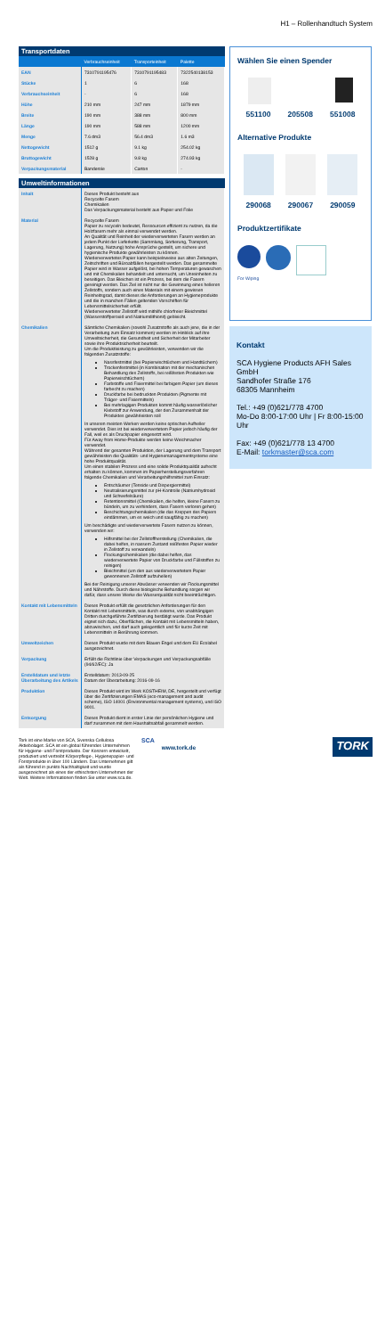H1 – Rollenhandtuch System
Transportdaten
| | Verbrauchseinheit | Transporteinheit | Palette |
| --- | --- | --- | --- |
| EAN | 7310791195476 | 7310791195483 | 7322540138153 |
| Stücke | 1 | 6 | 168 |
| Verbrauchseinheit | - | 6 | 168 |
| Höhe | 210 mm | 247 mm | 1879 mm |
| Breite | 190 mm | 388 mm | 800 mm |
| Länge | 190 mm | 588 mm | 1200 mm |
| Menge | 7.6 dm3 | 56.4 dm3 | 1.6 m3 |
| Nettogewicht | 1512 g | 9.1 kg | 254.02 kg |
| Bruttogewicht | 1528 g | 9.8 kg | 274.93 kg |
| Verpackungsmaterial | Banderole | Carton | - |
Umweltinformationen
| Inhalt | Dieses Produkt besteht aus Recycelte Fasern Chemikalien Das Verpackungsmaterial besteht aus Papier und Folie |
| Material | Recycelte Fasern Papier zu recyceln bedeutet, Ressourcen effizient zu nutzen, da die Holzfasern mehr als einmal verwendet werden. An Qualität und Reinheit der wiederverwerteten Fasern werden an jedem Punkt der Lieferkette (Sammlung, Sortierung, Transport, Lagerung, Nutzung) hohe Ansprüche gestellt, um sichere und hygienische Produkte gewährleisten zu können. Wiederverwertetes Papier kann beispielsweise aus alten Zeitungen, Zeitschriften und Büroabfällen hergestellt werden. Das gesammelte Papier wird in Wasser aufgelöst, bei hohen Temperaturen gewaschen und mit Chemikalien behandelt und untersucht, um Unreinheiten zu beseitigen. Das Bleichen ist ein Prozess, bei dem die Fasern gereinigt werden. Das Ziel ist nicht nur die Gewinnung eines helleren Zellstoffs, sondern auch eines Materials mit einem gewissen Reinheitsgrad, damit dieses die Anforderungen an Hygieneprodukte und die in manchen Fällen geltenden Vorschriften für Lebensmittelsicherheit erfüllt. Wiederverwerteter Zellstoff wird mithilfe chlorfreier Bleichmittel (Wasserstoffperoxid und Natriumdithionit) gebleicht. |
| Chemikalien | Sämtliche Chemikalien (sowohl Zusatzstoffe als auch jene, die in der Verarbeitung zum Einsatz kommen) werden im Hinblick auf ihre Umweltsicherheit, die Gesundheit und Sicherheit der Mitarbeiter sowie ihre Produktsicherheit beurteilt. Um die Produktleistung zu gewährleisten, verwenden wir die folgenden Zusatzstoffe: Nassfestmittel (bei Papierwischtüchern und Handtüchern) Trockenfestmittel (in Kombination mit der mechanischen Behandlung des Zellstoffs, bei reißfesten Produkten wie Papierwischtüchern) Farbstoffe und Fixiermittel bei farbigem Papier (um dieses farbecht zu machen) Druckfarbe bei bedruckten Produkten (Pigmente mit Träger- und Fixiermitteln) Bei mehrlagigen Produkten kommt häufig wasserlöslicher Klebstoff zur Anwendung, der den Zusammenhalt der Produktes gewährleisten soll In unseren meisten Werken werden keine optischen Aufheller verwendet. Dies ist bei wiederverwertetem Papier jedoch häufig der Fall, weil es als Druckpapier eingesetzt wird. Für Away from Home-Produkte werden keine Weichmacher verwendet. Während der gesamten Produktion, der Lagerung und dem Transport gewährleisten die Qualitäts- und Hygienemanagementsysteme eine hohe Produktqualität. Um einen stabilen Prozess und eine solide Produktqualität aufrecht erhalten zu können, kommen im Papierherstellungsverfahren folgende Chemikalien und Verarbeitungshilfsmittel zum Einsatz: Entschäumer (Tenside und Dispergiermittel) Neutralisierungsmittel zur pH-Kontrolle (Natriumhydroxid und Schwefelsäure) Retentionsmittel (Chemikalien, die helfen, kleine Fasern zu bündeln, um zu verhindern, dass Fasern verloren gehen) Beschichtungschemikalien (die das Kreppen des Papiers eindämmen, um es weich und saugfähig zu machen) Um beschädigte und wiederverwertete Fasern nutzen zu können, verwenden wir: Hilfsmittel bei der Zellstoffherstellung (Chemikalien, die dabei helfen, in nassem Zustand reißfestes Papier wieder in Zellstoff zu verwandeln) Flockungschemikalien (die dabei helfen, das wiederverwertete Papier von Druckfarbe und Füllstoffen zu reinigen) Bleichmittel (um den aus wiederverwertetem Papier gewonnenen Zellstoff aufzuhellen) Bei der Reinigung unserer Abwässer verwenden wir Flockungsmittel und Nährstoffe. Durch diese biologische Behandlung sorgen wir dafür, dass unsere Werke die Wasserqualität nicht beeinträchtigen. |
| Kontakt mit Lebensmitteln | Dieses Produkt erfüllt die gesetzlichen Anforderungen für den Kontakt mit Lebensmitteln, was durch externe, von unabhängigen Dritten durchgeführte Zertifizierung bestätigt wurde. Das Produkt eignet sich dazu, Oberflächen, die Kontakt mit Lebensmitteln haben, abzuwischen, und darf auch gelegentlich und für kurze Zeit mit Lebensmitteln in Berührung kommen. |
| Umweltzeichen | Dieses Produkt wurde mit dem Blauen Engel und dem EU Ecolabel ausgezeichnet. |
| Verpackung | Erfüllt die Richtlinie über Verpackungen und Verpackungsabfälle (94/62/EC): Ja |
| Erstelldatum und letzte Überarbeitung des Artikels | Erstelldatum: 2013-09-25 Datum der Überarbeitung: 2016-09-16 |
| Produktion | Dieses Produkt wird im Werk KOSTHEIM, DE, hergestellt und verfügt über die Zertifizierungen EMAS (eco-management and audit scheme), ISO 14001 (Environmental management systems), und ISO 9001. |
| Entsorgung | Dieses Produkt dient in erster Linie der persönlichen Hygiene und darf zusammen mit dem Haushaltsabfall gesammelt werden. |
Wählen Sie einen Spender
551100 205508 551008
Alternative Produkte
290068 290067 290059
Produktzertifikate
For Wiping
Kontakt
SCA Hygiene Products AFH Sales GmbH
Sandhofer Straße 176
68305 Mannheim
Tel.: +49 (0)621/778 4700
Mo-Do 8:00-17:00 Uhr | Fr 8:00-15:00 Uhr
Fax: +49 (0)621/778 13 4700
E-Mail: torkmaster@sca.com
Tork ist eine Marke von SCA, Svenska Cellulosa Aktiebolaget. SCA ist ein global führendes Unternehmen für Hygiene- und Forstprodukte. Der Konzern entwickelt, produziert und vertreibt Körperpflege-, Hygienepapier- und Forstprodukte in über 100 Ländern. Das Unternehmen gilt als führend in punkto Nachhaltigkeit und wurde ausgezeichnet als eines der ethischsten Unternehmen der Welt. Weitere Informationen finden Sie unter www.sca.de.
SCA
www.tork.de
TORK